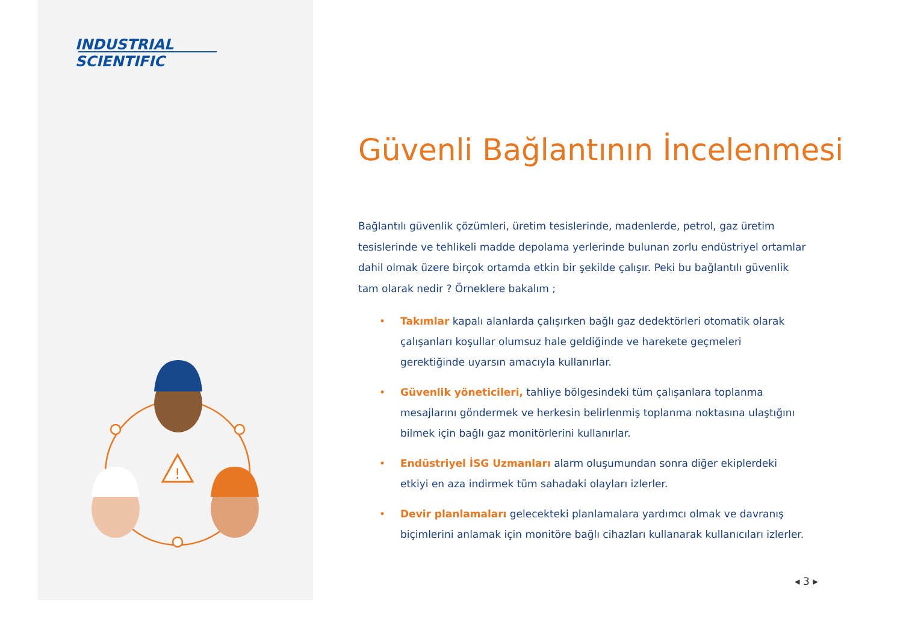INDUSTRIAL
SCIENTIFIC
!
Güvenli Bağlantının İncelenmesi
Bağlantılı güvenlik çözümleri, üretim tesislerinde, madenlerde, petrol, gaz üretim tesislerinde ve tehlikeli madde depolama yerlerinde bulunan zorlu endüstriyel ortamlar dahil olmak üzere birçok ortamda etkin bir şekilde çalışır. Peki bu bağlantılı güvenlik tam olarak nedir ? Örneklere bakalım ;
• Takımlar kapalı alanlarda çalışırken bağlı gaz dedektörleri otomatik olarak çalışanları koşullar olumsuz hale geldiğinde ve harekete geçmeleri gerektiğinde uyarsın amacıyla kullanırlar.
• Güvenlik yöneticileri, tahliye bölgesindeki tüm çalışanlara toplanma mesajlarını göndermek ve herkesin belirlenmiş toplanma noktasına ulaştığını bilmek için bağlı gaz monitörlerini kullanırlar.
• Endüstriyel İSG Uzmanları alarm oluşumundan sonra diğer ekiplerdeki etkiyi en aza indirmek tüm sahadaki olayları izlerler.
• Devir planlamaları gelecekteki planlamalara yardımcı olmak ve davranış biçimlerini anlamak için monitöre bağlı cihazları kullanarak kullanıcıları izlerler.
◂ 3 ▸